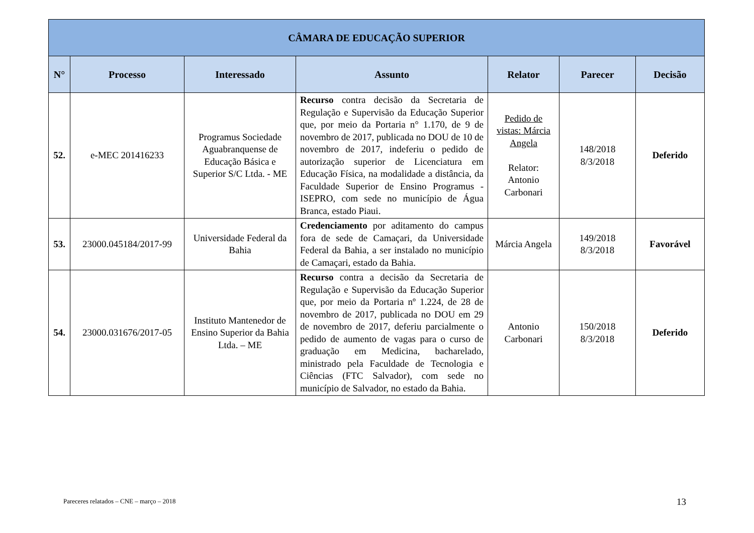| CÂMARA DE EDUCAÇÃO SUPERIOR | | | | | | |
| --- | --- | --- | --- | --- | --- | --- |
| N° | Processo | Interessado | Assunto | Relator | Parecer | Decisão |
| 52. | e-MEC 201416233 | Programus Sociedade Aguabranquense de Educação Básica e Superior S/C Ltda. - ME | Recurso contra decisão da Secretaria de Regulação e Supervisão da Educação Superior que, por meio da Portaria n° 1.170, de 9 de novembro de 2017, publicada no DOU de 10 de novembro de 2017, indeferiu o pedido de autorização superior de Licenciatura em Educação Física, na modalidade a distância, da Faculdade Superior de Ensino Programus - ISEPRO, com sede no município de Água Branca, estado Piaui. | Pedido de vistas: Márcia Angela Relator: Antonio Carbonari | 148/2018 8/3/2018 | Deferido |
| 53. | 23000.045184/2017-99 | Universidade Federal da Bahia | Credenciamento por aditamento do campus fora de sede de Camaçari, da Universidade Federal da Bahia, a ser instalado no município de Camaçari, estado da Bahia. | Márcia Angela | 149/2018 8/3/2018 | Favorável |
| 54. | 23000.031676/2017-05 | Instituto Mantenedor de Ensino Superior da Bahia Ltda. – ME | Recurso contra a decisão da Secretaria de Regulação e Supervisão da Educação Superior que, por meio da Portaria nº 1.224, de 28 de novembro de 2017, publicada no DOU em 29 de novembro de 2017, deferiu parcialmente o pedido de aumento de vagas para o curso de graduação em Medicina, bacharelado, ministrado pela Faculdade de Tecnologia e Ciências (FTC Salvador), com sede no município de Salvador, no estado da Bahia. | Antonio Carbonari | 150/2018 8/3/2018 | Deferido |
Pareceres relatados – CNE – março – 2018
13